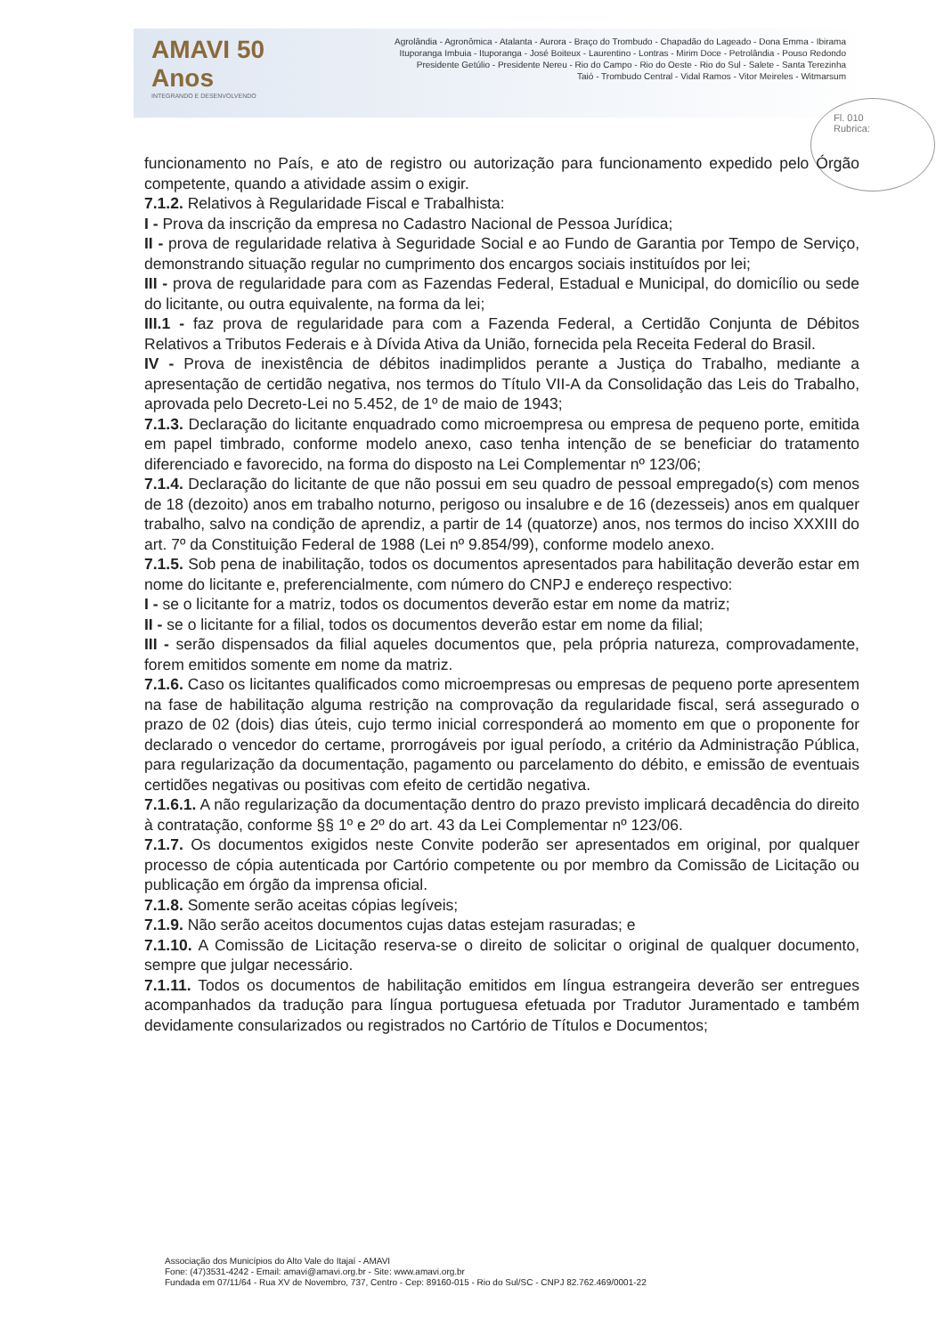AMAVI 50 Anos
INTEGRANDO E DESENVOLVENDO
Agrolândia - Agronômica - Atalanta - Aurora - Braço do Trombudo - Chapadão do Lageado - Dona Emma - Ibirama
Ituporanga Imbuia - Ituporanga - José Boiteux - Laurentino - Lontras - Mirim Doce - Petrolândia - Pouso Redondo
Presidente Getúlio - Presidente Nereu - Rio do Campo - Rio do Oeste - Rio do Sul - Salete - Santa Terezinha
Taió - Trombudo Central - Vidal Ramos - Vitor Meireles - Witmarsum
Fl. 010
Rubrica:
funcionamento no País, e ato de registro ou autorização para funcionamento expedido pelo Órgão competente, quando a atividade assim o exigir.
7.1.2. Relativos à Regularidade Fiscal e Trabalhista:
I - Prova da inscrição da empresa no Cadastro Nacional de Pessoa Jurídica;
II - prova de regularidade relativa à Seguridade Social e ao Fundo de Garantia por Tempo de Serviço, demonstrando situação regular no cumprimento dos encargos sociais instituídos por lei;
III - prova de regularidade para com as Fazendas Federal, Estadual e Municipal, do domicílio ou sede do licitante, ou outra equivalente, na forma da lei;
III.1 - faz prova de regularidade para com a Fazenda Federal, a Certidão Conjunta de Débitos Relativos a Tributos Federais e à Dívida Ativa da União, fornecida pela Receita Federal do Brasil.
IV - Prova de inexistência de débitos inadimplidos perante a Justiça do Trabalho, mediante a apresentação de certidão negativa, nos termos do Título VII-A da Consolidação das Leis do Trabalho, aprovada pelo Decreto-Lei no 5.452, de 1º de maio de 1943;
7.1.3. Declaração do licitante enquadrado como microempresa ou empresa de pequeno porte, emitida em papel timbrado, conforme modelo anexo, caso tenha intenção de se beneficiar do tratamento diferenciado e favorecido, na forma do disposto na Lei Complementar nº 123/06;
7.1.4. Declaração do licitante de que não possui em seu quadro de pessoal empregado(s) com menos de 18 (dezoito) anos em trabalho noturno, perigoso ou insalubre e de 16 (dezesseis) anos em qualquer trabalho, salvo na condição de aprendiz, a partir de 14 (quatorze) anos, nos termos do inciso XXXIII do art. 7º da Constituição Federal de 1988 (Lei nº 9.854/99), conforme modelo anexo.
7.1.5. Sob pena de inabilitação, todos os documentos apresentados para habilitação deverão estar em nome do licitante e, preferencialmente, com número do CNPJ e endereço respectivo:
I - se o licitante for a matriz, todos os documentos deverão estar em nome da matriz;
II - se o licitante for a filial, todos os documentos deverão estar em nome da filial;
III - serão dispensados da filial aqueles documentos que, pela própria natureza, comprovadamente, forem emitidos somente em nome da matriz.
7.1.6. Caso os licitantes qualificados como microempresas ou empresas de pequeno porte apresentem na fase de habilitação alguma restrição na comprovação da regularidade fiscal, será assegurado o prazo de 02 (dois) dias úteis, cujo termo inicial corresponderá ao momento em que o proponente for declarado o vencedor do certame, prorrogáveis por igual período, a critério da Administração Pública, para regularização da documentação, pagamento ou parcelamento do débito, e emissão de eventuais certidões negativas ou positivas com efeito de certidão negativa.
7.1.6.1. A não regularização da documentação dentro do prazo previsto implicará decadência do direito à contratação, conforme §§ 1º e 2º do art. 43 da Lei Complementar nº 123/06.
7.1.7. Os documentos exigidos neste Convite poderão ser apresentados em original, por qualquer processo de cópia autenticada por Cartório competente ou por membro da Comissão de Licitação ou publicação em órgão da imprensa oficial.
7.1.8. Somente serão aceitas cópias legíveis;
7.1.9. Não serão aceitos documentos cujas datas estejam rasuradas; e
7.1.10. A Comissão de Licitação reserva-se o direito de solicitar o original de qualquer documento, sempre que julgar necessário.
7.1.11. Todos os documentos de habilitação emitidos em língua estrangeira deverão ser entregues acompanhados da tradução para língua portuguesa efetuada por Tradutor Juramentado e também devidamente consularizados ou registrados no Cartório de Títulos e Documentos;
Associação dos Municípios do Alto Vale do Itajaí - AMAVI
Fone: (47)3531-4242 - Email: amavi@amavi.org.br - Site: www.amavi.org.br
Fundada em 07/11/64 - Rua XV de Novembro, 737, Centro - Cep: 89160-015 - Rio do Sul/SC - CNPJ 82.762.469/0001-22